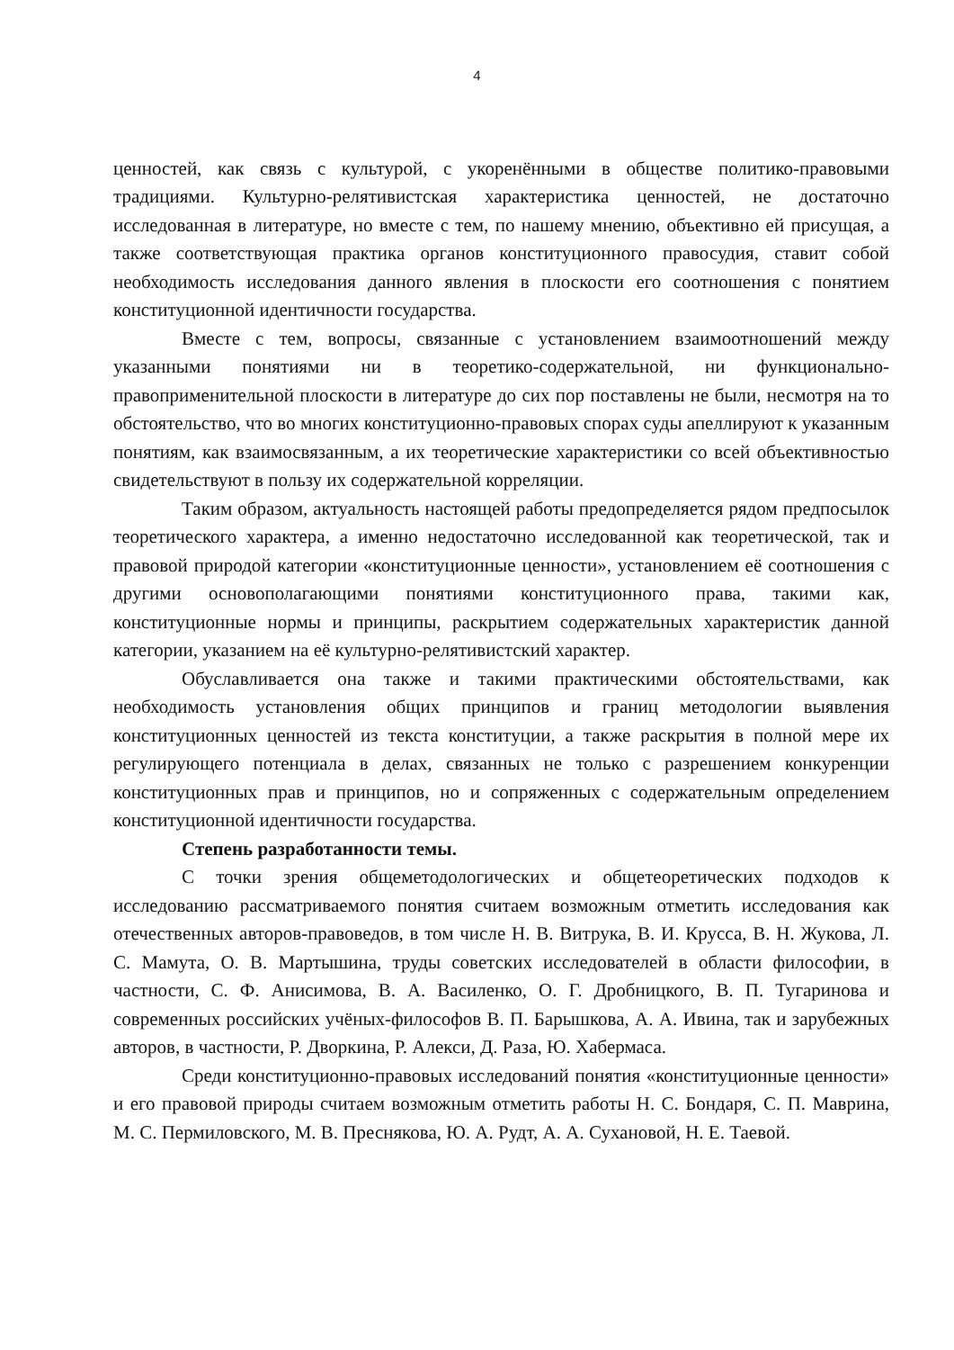4
ценностей, как связь с культурой, с укоренёнными в обществе политико-правовыми традициями. Культурно-релятивистская характеристика ценностей, не достаточно исследованная в литературе, но вместе с тем, по нашему мнению, объективно ей присущая, а также соответствующая практика органов конституционного правосудия, ставит собой необходимость исследования данного явления в плоскости его соотношения с понятием конституционной идентичности государства.
Вместе с тем, вопросы, связанные с установлением взаимоотношений между указанными понятиями ни в теоретико-содержательной, ни функционально-правоприменительной плоскости в литературе до сих пор поставлены не были, несмотря на то обстоятельство, что во многих конституционно-правовых спорах суды апеллируют к указанным понятиям, как взаимосвязанным, а их теоретические характеристики со всей объективностью свидетельствуют в пользу их содержательной корреляции.
Таким образом, актуальность настоящей работы предопределяется рядом предпосылок теоретического характера, а именно недостаточно исследованной как теоретической, так и правовой природой категории «конституционные ценности», установлением её соотношения с другими основополагающими понятиями конституционного права, такими как, конституционные нормы и принципы, раскрытием содержательных характеристик данной категории, указанием на её культурно-релятивистский характер.
Обуславливается она также и такими практическими обстоятельствами, как необходимость установления общих принципов и границ методологии выявления конституционных ценностей из текста конституции, а также раскрытия в полной мере их регулирующего потенциала в делах, связанных не только с разрешением конкуренции конституционных прав и принципов, но и сопряженных с содержательным определением конституционной идентичности государства.
Степень разработанности темы.
С точки зрения общеметодологических и общетеоретических подходов к исследованию рассматриваемого понятия считаем возможным отметить исследования как отечественных авторов-правоведов, в том числе Н. В. Витрука, В. И. Крусса, В. Н. Жукова, Л. С. Мамута, О. В. Мартышина, труды советских исследователей в области философии, в частности, С. Ф. Анисимова, В. А. Василенко, О. Г. Дробницкого, В. П. Тугаринова и современных российских учёных-философов В. П. Барышкова, А. А. Ивина, так и зарубежных авторов, в частности, Р. Дворкина, Р. Алекси, Д. Раза, Ю. Хабермаса.
Среди конституционно-правовых исследований понятия «конституционные ценности» и его правовой природы считаем возможным отметить работы Н. С. Бондаря, С. П. Маврина, М. С. Пермиловского, М. В. Преснякова, Ю. А. Рудт, А. А. Сухановой, Н. Е. Таевой.